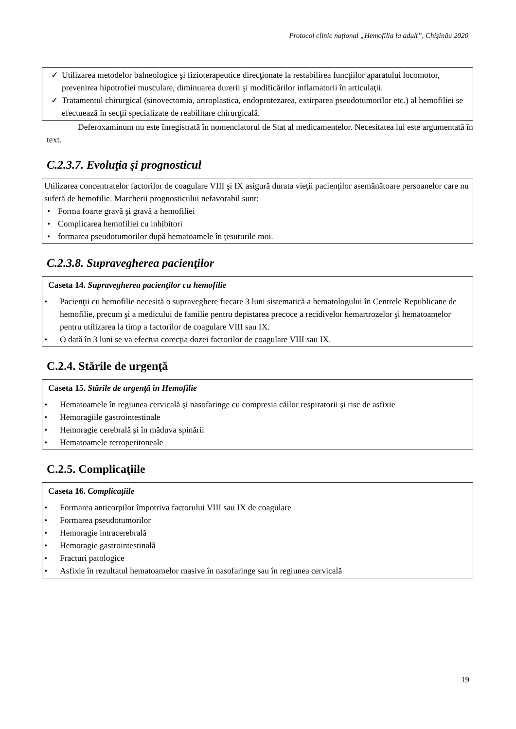Protocol clinic naţional „Hemofilia la adult”, Chişinău 2020
✓ Utilizarea metodelor balneologice şi fizioterapeutice direcţionate la restabilirea funcţiilor aparatului locomotor, prevenirea hipotrofiei musculare, diminuarea durerii şi modificărilor inflamatorii în articulaţii.
✓ Tratamentul chirurgical (sinovectomia, artroplastica, endoprotezarea, extirparea pseudotumorilor etc.) al hemofiliei se efectuează în secţii specializate de reabilitare chirurgicală.
Deferoxaminum nu este înregistrată în nomenclatorul de Stat al medicamentelor. Necesitatea lui este argumentată în text.
C.2.3.7. Evoluţia şi prognosticul
Utilizarea concentratelor factorilor de coagulare VIII şi IX asigură durata vieţii pacienţilor asemănătoare persoanelor care nu suferă de hemofilie. Marcherii prognosticului nefavorabil sunt:
• Forma foarte gravă şi gravă a hemofiliei
• Complicarea hemofiliei cu inhibitori
• formarea pseudotumorilor după hematoamele în ţesuturile moi.
C.2.3.8. Supravegherea pacienţilor
Caseta 14. Supravegherea pacienţilor cu hemofilie
• Pacienţii cu hemofilie necesită o supraveghere fiecare 3 luni sistematică a hematologului în Centrele Republicane de hemofilie, precum şi a medicului de familie pentru depistarea precoce a recidivelor hemartrozelor şi hematoamelor pentru utilizarea la timp a factorilor de coagulare VIII sau IX.
• O dată în 3 luni se va efectua corecţia dozei factorilor de coagulare VIII sau IX.
C.2.4. Stările de urgenţă
Caseta 15. Stările de urgenţă în Hemofilie
• Hematoamele în regiunea cervicală şi nasofaringe cu compresia căilor respiratorii şi risc de asfixie
• Hemoragiile gastrointestinale
• Hemoragie cerebrală şi în măduva spinării
• Hematoamele retroperitoneale
C.2.5. Complicaţiile
Caseta 16. Complicaţiile
• Formarea anticorpilor împotriva factorului VIII sau IX de coagulare
• Formarea pseudotumorilor
• Hemoragie intracerebrală
• Hemoragie gastrointestinală
• Fracturi patologice
• Asfixie în rezultatul hematoamelor masive în nasofaringe sau în regiunea cervicală
19